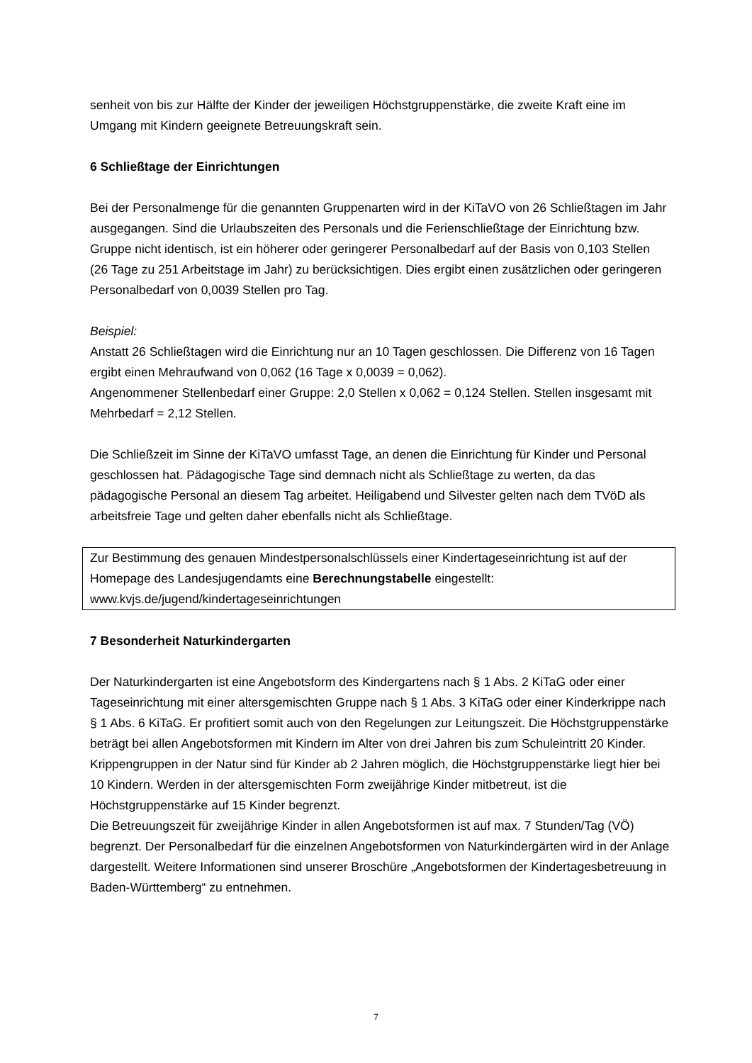senheit von bis zur Hälfte der Kinder der jeweiligen Höchstgruppenstärke, die zweite Kraft eine im Umgang mit Kindern geeignete Betreuungskraft sein.
6 Schließtage der Einrichtungen
Bei der Personalmenge für die genannten Gruppenarten wird in der KiTaVO von 26 Schließtagen im Jahr ausgegangen. Sind die Urlaubszeiten des Personals und die Ferienschließtage der Einrichtung bzw. Gruppe nicht identisch, ist ein höherer oder geringerer Personalbedarf auf der Basis von 0,103 Stellen (26 Tage zu 251 Arbeitstage im Jahr) zu berücksichtigen. Dies ergibt einen zusätzlichen oder geringeren Personalbedarf von 0,0039 Stellen pro Tag.
Beispiel:
Anstatt 26 Schließtagen wird die Einrichtung nur an 10 Tagen geschlossen. Die Differenz von 16 Tagen ergibt einen Mehraufwand von 0,062 (16 Tage x 0,0039 = 0,062).
Angenommener Stellenbedarf einer Gruppe: 2,0 Stellen x 0,062 = 0,124 Stellen. Stellen insgesamt mit Mehrbedarf = 2,12 Stellen.
Die Schließzeit im Sinne der KiTaVO umfasst Tage, an denen die Einrichtung für Kinder und Personal geschlossen hat. Pädagogische Tage sind demnach nicht als Schließtage zu werten, da das pädagogische Personal an diesem Tag arbeitet. Heiligabend und Silvester gelten nach dem TVöD als arbeitsfreie Tage und gelten daher ebenfalls nicht als Schließtage.
Zur Bestimmung des genauen Mindestpersonalschlüssels einer Kindertageseinrichtung ist auf der Homepage des Landesjugendamts eine Berechnungstabelle eingestellt:
www.kvjs.de/jugend/kindertageseinrichtungen
7 Besonderheit Naturkindergarten
Der Naturkindergarten ist eine Angebotsform des Kindergartens nach § 1 Abs. 2 KiTaG oder einer Tageseinrichtung mit einer altersgemischten Gruppe nach § 1 Abs. 3 KiTaG oder einer Kinderkrippe nach § 1 Abs. 6 KiTaG. Er profitiert somit auch von den Regelungen zur Leitungszeit. Die Höchstgruppenstärke beträgt bei allen Angebotsformen mit Kindern im Alter von drei Jahren bis zum Schuleintritt 20 Kinder. Krippengruppen in der Natur sind für Kinder ab 2 Jahren möglich, die Höchstgruppenstärke liegt hier bei 10 Kindern. Werden in der altersgemischten Form zweijährige Kinder mitbetreut, ist die Höchstgruppenstärke auf 15 Kinder begrenzt.
Die Betreuungszeit für zweijährige Kinder in allen Angebotsformen ist auf max. 7 Stunden/Tag (VÖ) begrenzt. Der Personalbedarf für die einzelnen Angebotsformen von Naturkindergärten wird in der Anlage dargestellt. Weitere Informationen sind unserer Broschüre „Angebotsformen der Kindertagesbetreuung in Baden-Württemberg“ zu entnehmen.
7